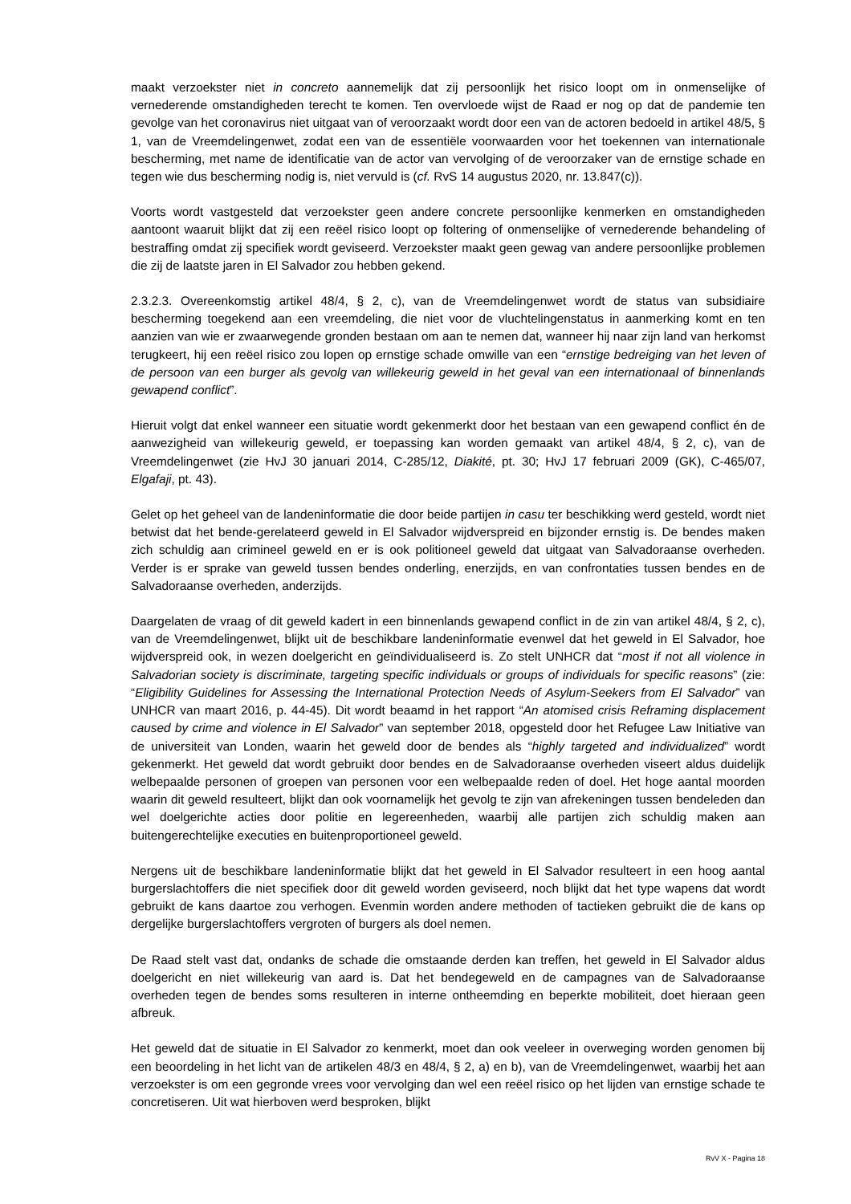maakt verzoekster niet in concreto aannemelijk dat zij persoonlijk het risico loopt om in onmenselijke of vernederende omstandigheden terecht te komen. Ten overvloede wijst de Raad er nog op dat de pandemie ten gevolge van het coronavirus niet uitgaat van of veroorzaakt wordt door een van de actoren bedoeld in artikel 48/5, § 1, van de Vreemdelingenwet, zodat een van de essentiële voorwaarden voor het toekennen van internationale bescherming, met name de identificatie van de actor van vervolging of de veroorzaker van de ernstige schade en tegen wie dus bescherming nodig is, niet vervuld is (cf. RvS 14 augustus 2020, nr. 13.847(c)).
Voorts wordt vastgesteld dat verzoekster geen andere concrete persoonlijke kenmerken en omstandigheden aantoont waaruit blijkt dat zij een reëel risico loopt op foltering of onmenselijke of vernederende behandeling of bestraffing omdat zij specifiek wordt geviseerd. Verzoekster maakt geen gewag van andere persoonlijke problemen die zij de laatste jaren in El Salvador zou hebben gekend.
2.3.2.3. Overeenkomstig artikel 48/4, § 2, c), van de Vreemdelingenwet wordt de status van subsidiaire bescherming toegekend aan een vreemdeling, die niet voor de vluchtelingenstatus in aanmerking komt en ten aanzien van wie er zwaarwegende gronden bestaan om aan te nemen dat, wanneer hij naar zijn land van herkomst terugkeert, hij een reëel risico zou lopen op ernstige schade omwille van een “ernstige bedreiging van het leven of de persoon van een burger als gevolg van willekeurig geweld in het geval van een internationaal of binnenlands gewapend conflict”.
Hieruit volgt dat enkel wanneer een situatie wordt gekenmerkt door het bestaan van een gewapend conflict én de aanwezigheid van willekeurig geweld, er toepassing kan worden gemaakt van artikel 48/4, § 2, c), van de Vreemdelingenwet (zie HvJ 30 januari 2014, C-285/12, Diakité, pt. 30; HvJ 17 februari 2009 (GK), C-465/07, Elgafaji, pt. 43).
Gelet op het geheel van de landeninformatie die door beide partijen in casu ter beschikking werd gesteld, wordt niet betwist dat het bende-gerelateerd geweld in El Salvador wijdverspreid en bijzonder ernstig is. De bendes maken zich schuldig aan crimineel geweld en er is ook politioneel geweld dat uitgaat van Salvadoraanse overheden. Verder is er sprake van geweld tussen bendes onderling, enerzijds, en van confrontaties tussen bendes en de Salvadoraanse overheden, anderzijds.
Daargelaten de vraag of dit geweld kadert in een binnenlands gewapend conflict in de zin van artikel 48/4, § 2, c), van de Vreemdelingenwet, blijkt uit de beschikbare landeninformatie evenwel dat het geweld in El Salvador, hoe wijdverspreid ook, in wezen doelgericht en geïndividualiseerd is. Zo stelt UNHCR dat “most if not all violence in Salvadorian society is discriminate, targeting specific individuals or groups of individuals for specific reasons” (zie: “Eligibility Guidelines for Assessing the International Protection Needs of Asylum-Seekers from El Salvador” van UNHCR van maart 2016, p. 44-45). Dit wordt beaamd in het rapport “An atomised crisis Reframing displacement caused by crime and violence in El Salvador” van september 2018, opgesteld door het Refugee Law Initiative van de universiteit van Londen, waarin het geweld door de bendes als “highly targeted and individualized” wordt gekenmerkt. Het geweld dat wordt gebruikt door bendes en de Salvadoraanse overheden viseert aldus duidelijk welbepaalde personen of groepen van personen voor een welbepaalde reden of doel. Het hoge aantal moorden waarin dit geweld resulteert, blijkt dan ook voornamelijk het gevolg te zijn van afrekeningen tussen bendeleden dan wel doelgerichte acties door politie en legereenheden, waarbij alle partijen zich schuldig maken aan buitengerechtelijke executies en buitenproportioneel geweld.
Nergens uit de beschikbare landeninformatie blijkt dat het geweld in El Salvador resulteert in een hoog aantal burgerslachtoffers die niet specifiek door dit geweld worden geviseerd, noch blijkt dat het type wapens dat wordt gebruikt de kans daartoe zou verhogen. Evenmin worden andere methoden of tactieken gebruikt die de kans op dergelijke burgerslachtoffers vergroten of burgers als doel nemen.
De Raad stelt vast dat, ondanks de schade die omstaande derden kan treffen, het geweld in El Salvador aldus doelgericht en niet willekeurig van aard is. Dat het bendegeweld en de campagnes van de Salvadoraanse overheden tegen de bendes soms resulteren in interne ontheemding en beperkte mobiliteit, doet hieraan geen afbreuk.
Het geweld dat de situatie in El Salvador zo kenmerkt, moet dan ook veeleer in overweging worden genomen bij een beoordeling in het licht van de artikelen 48/3 en 48/4, § 2, a) en b), van de Vreemdelingenwet, waarbij het aan verzoekster is om een gegronde vrees voor vervolging dan wel een reëel risico op het lijden van ernstige schade te concretiseren. Uit wat hierboven werd besproken, blijkt
RvV X - Pagina 18